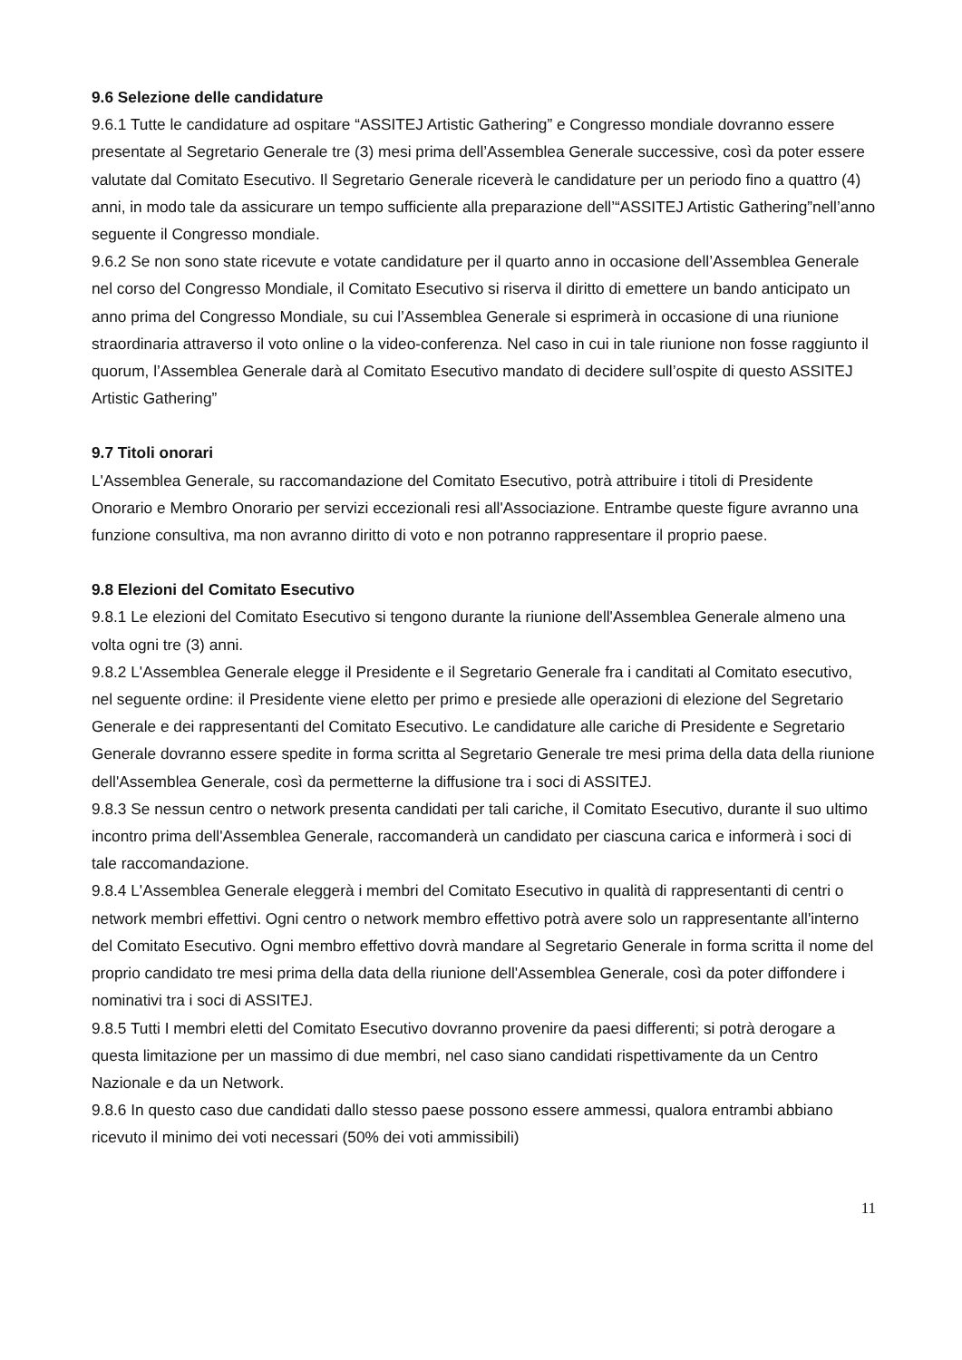9.6 Selezione delle candidature
9.6.1 Tutte le candidature ad ospitare “ASSITEJ Artistic Gathering” e Congresso mondiale dovranno essere presentate al Segretario Generale tre (3) mesi prima dell’Assemblea Generale successive, così da poter essere valutate dal Comitato Esecutivo. Il Segretario Generale riceverà le candidature per un periodo fino a quattro (4) anni, in modo tale da assicurare un tempo sufficiente alla preparazione dell’“ASSITEJ Artistic Gathering”nell’anno seguente il Congresso mondiale.
9.6.2 Se non sono state ricevute e votate candidature per il quarto anno in occasione dell’Assemblea Generale nel corso del Congresso Mondiale, il Comitato Esecutivo si riserva il diritto di emettere un bando anticipato un anno prima del Congresso Mondiale, su cui l’Assemblea Generale si esprimerà in occasione di una riunione straordinaria attraverso il voto online o la video-conferenza. Nel caso in cui in tale riunione non fosse raggiunto il quorum, l’Assemblea Generale darà al Comitato Esecutivo mandato di decidere sull’ospite di questo ASSITEJ Artistic Gathering”
9.7 Titoli onorari
L'Assemblea Generale, su raccomandazione del Comitato Esecutivo, potrà attribuire i titoli di Presidente Onorario e Membro Onorario per servizi eccezionali resi all'Associazione. Entrambe queste figure avranno una funzione consultiva, ma non avranno diritto di voto e non potranno rappresentare il proprio paese.
9.8 Elezioni del Comitato Esecutivo
9.8.1 Le elezioni del Comitato Esecutivo si tengono durante la riunione dell'Assemblea Generale almeno una volta ogni tre (3) anni.
9.8.2 L'Assemblea Generale elegge il Presidente e il Segretario Generale fra i canditati al Comitato esecutivo, nel seguente ordine: il Presidente viene eletto per primo e presiede alle operazioni di elezione del Segretario Generale e dei rappresentanti del Comitato Esecutivo. Le candidature alle cariche di Presidente e Segretario Generale dovranno essere spedite in forma scritta al Segretario Generale tre mesi prima della data della riunione dell'Assemblea Generale, così da permetterne la diffusione tra i soci di ASSITEJ.
9.8.3 Se nessun centro o network presenta candidati per tali cariche, il Comitato Esecutivo, durante il suo ultimo incontro prima dell'Assemblea Generale, raccomanderà un candidato per ciascuna carica e informerà i soci di tale raccomandazione.
9.8.4 L'Assemblea Generale eleggerà i membri del Comitato Esecutivo in qualità di rappresentanti di centri o network membri effettivi. Ogni centro o network membro effettivo potrà avere solo un rappresentante all'interno del Comitato Esecutivo. Ogni membro effettivo dovrà mandare al Segretario Generale in forma scritta il nome del proprio candidato tre mesi prima della data della riunione dell'Assemblea Generale, così da poter diffondere i nominativi tra i soci di ASSITEJ.
9.8.5 Tutti I membri eletti del Comitato Esecutivo dovranno provenire da paesi differenti; si potrà derogare a questa limitazione per un massimo di due membri, nel caso siano candidati rispettivamente da un Centro Nazionale e da un Network.
9.8.6 In questo caso due candidati dallo stesso paese possono essere ammessi, qualora entrambi abbiano ricevuto il minimo dei voti necessari (50% dei voti ammissibili)
11